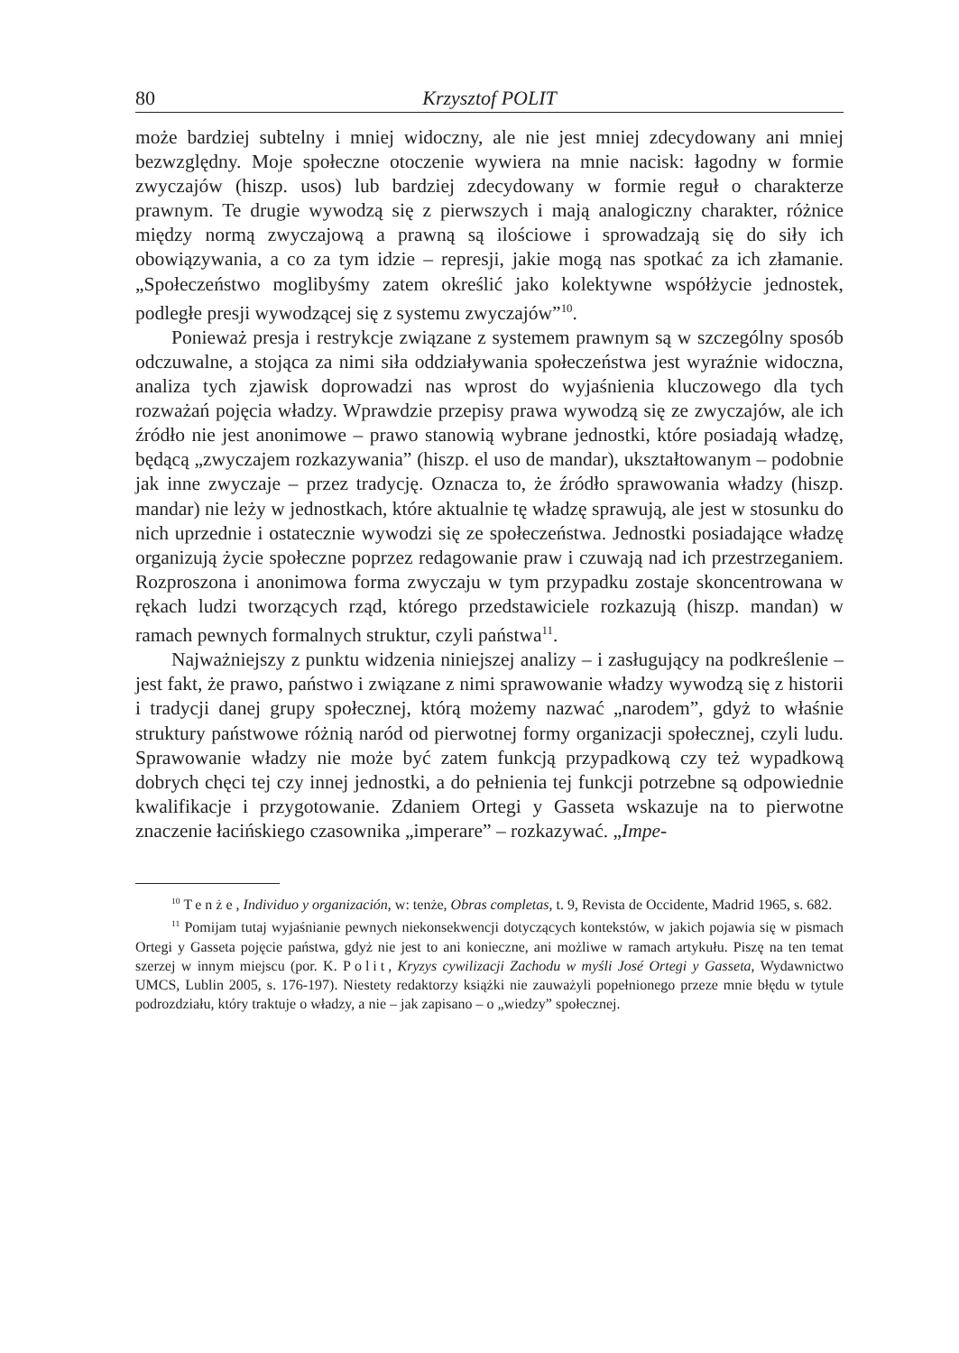80 Krzysztof POLIT
może bardziej subtelny i mniej widoczny, ale nie jest mniej zdecydowany ani mniej bezwzględny. Moje społeczne otoczenie wywiera na mnie nacisk: łagodny w formie zwyczajów (hiszp. usos) lub bardziej zdecydowany w formie reguł o charakterze prawnym. Te drugie wywodzą się z pierwszych i mają analogiczny charakter, różnice między normą zwyczajową a prawną są ilościowe i sprowadzają się do siły ich obowiązywania, a co za tym idzie – represji, jakie mogą nas spotkać za ich złamanie. „Społeczeństwo moglibyśmy zatem określić jako kolektywne współżycie jednostek, podległe presji wywodzącej się z systemu zwyczajów”<sup>10</sup>.
Ponieważ presja i restrykcje związane z systemem prawnym są w szczególny sposób odczuwalne, a stojąca za nimi siła oddziaływania społeczeństwa jest wyraźnie widoczna, analiza tych zjawisk doprowadzi nas wprost do wyjaśnienia kluczowego dla tych rozważań pojęcia władzy. Wprawdzie przepisy prawa wywodzą się ze zwyczajów, ale ich źródło nie jest anonimowe – prawo stanowią wybrane jednostki, które posiadają władzę, będącą „zwyczajem rozkazywania” (hiszp. el uso de mandar), ukształtowanym – podobnie jak inne zwyczaje – przez tradycję. Oznacza to, że źródło sprawowania władzy (hiszp. mandar) nie leży w jednostkach, które aktualnie tę władzę sprawują, ale jest w stosunku do nich uprzednie i ostatecznie wywodzi się ze społeczeństwa. Jednostki posiadające władzę organizują życie społeczne poprzez redagowanie praw i czuwają nad ich przestrzeganiem. Rozproszona i anonimowa forma zwyczaju w tym przypadku zostaje skoncentrowana w rękach ludzi tworzących rząd, którego przedstawiciele rozkazują (hiszp. mandan) w ramach pewnych formalnych struktur, czyli państwa<sup>11</sup>.
Najważniejszy z punktu widzenia niniejszej analizy – i zasługujący na podkreślenie – jest fakt, że prawo, państwo i związane z nimi sprawowanie władzy wywodzą się z historii i tradycji danej grupy społecznej, którą możemy nazwać „narodem”, gdyż to właśnie struktury państwowe różnią naród od pierwotnej formy organizacji społecznej, czyli ludu. Sprawowanie władzy nie może być zatem funkcją przypadkową czy też wypadkową dobrych chęci tej czy innej jednostki, a do pełnienia tej funkcji potrzebne są odpowiednie kwalifikacje i przygotowanie. Zdaniem Ortegi y Gasseta wskazuje na to pierwotne znaczenie łacińskiego czasownika „imperare” – rozkazywać. „Impe-
<sup>10</sup> Tenże, Individuo y organización, w: tenże, Obras completas, t. 9, Revista de Occidente, Madrid 1965, s. 682.
<sup>11</sup> Pomijam tutaj wyjaśnianie pewnych niekonsekwencji dotyczących kontekstów, w jakich pojawia się w pismach Ortegi y Gasseta pojęcie państwa, gdyż nie jest to ani konieczne, ani możliwe w ramach artykułu. Piszę na ten temat szerzej w innym miejscu (por. K. Polit, Kryzys cywilizacji Zachodu w myśli José Ortegi y Gasseta, Wydawnictwo UMCS, Lublin 2005, s. 176-197). Niestety redaktorzy książki nie zauważyli popełnionego przeze mnie błędu w tytule podrozdziału, który traktuje o władzy, a nie – jak zapisano – o „wiedzy” społecznej.